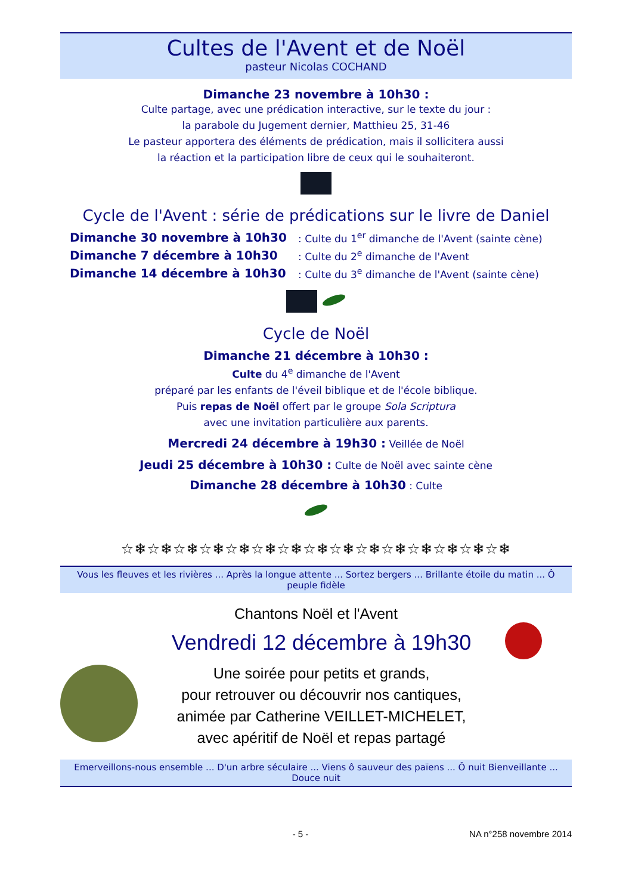Cultes de l'Avent et de Noël
pasteur Nicolas COCHAND
Dimanche 23 novembre à 10h30 :
Culte partage, avec une prédication interactive, sur le texte du jour :
la parabole du Jugement dernier, Matthieu 25, 31-46
Le pasteur apportera des éléments de prédication, mais il sollicitera aussi
la réaction et la participation libre de ceux qui le souhaiteront.
Cycle de l'Avent : série de prédications sur le livre de Daniel
Dimanche 30 novembre à 10h30: Culte du 1<sup>er</sup> dimanche de l'Avent (sainte cène)
Dimanche 7 décembre à 10h30: Culte du 2<sup>e</sup> dimanche de l'Avent
Dimanche 14 décembre à 10h30: Culte du 3<sup>e</sup> dimanche de l'Avent (sainte cène)
Cycle de Noël
Dimanche 21 décembre à 10h30 :
Culte du 4<sup>e</sup> dimanche de l'Avent
préparé par les enfants de l'éveil biblique et de l'école biblique.
Puis repas de Noël offert par le groupe Sola Scriptura
avec une invitation particulière aux parents.
Mercredi 24 décembre à 19h30 : Veillée de Noël
Jeudi 25 décembre à 10h30 : Culte de Noël avec sainte cène
Dimanche 28 décembre à 10h30 : Culte
☆❄☆❄☆❄☆❄☆❄☆❄☆❄☆❄☆❄☆❄☆❄☆❄☆❄☆❄☆❄
Vous les fleuves et les rivières ... Après la longue attente ... Sortez bergers ... Brillante étoile du matin ... Ô peuple fidèle
Chantons Noël et l'Avent
Vendredi 12 décembre à 19h30
Une soirée pour petits et grands,
pour retrouver ou découvrir nos cantiques,
animée par Catherine VEILLET-MICHELET,
avec apéritif de Noël et repas partagé
Emerveillons-nous ensemble ... D'un arbre séculaire ... Viens ô sauveur des païens ... Ô nuit Bienveillante ... Douce nuit
- 5 - NA n°258 novembre 2014